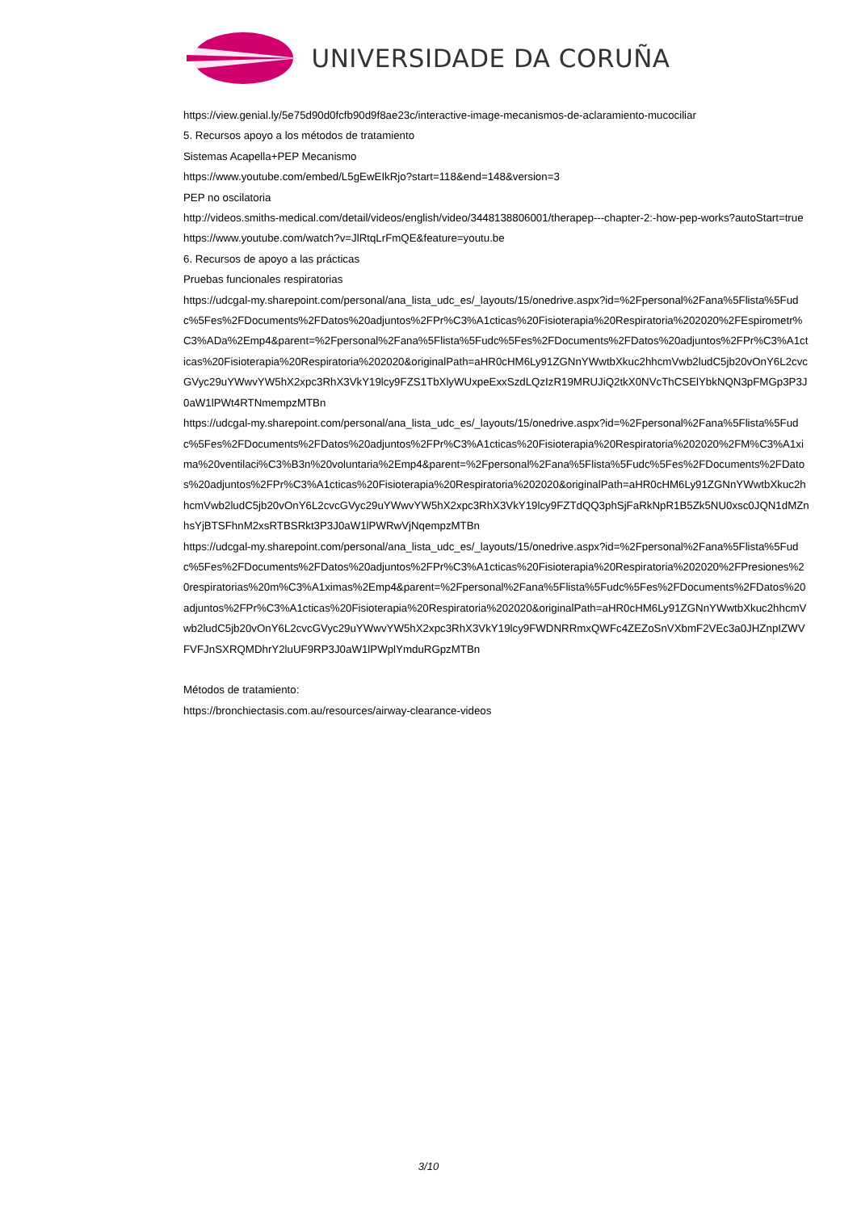UNIVERSIDADE DA CORUÑA
https://view.genial.ly/5e75d90d0fcfb90d9f8ae23c/interactive-image-mecanismos-de-aclaramiento-mucociliar
5. Recursos apoyo a los métodos de tratamiento
Sistemas Acapella+PEP Mecanismo
https://www.youtube.com/embed/L5gEwEIkRjo?start=118&end=148&version=3
PEP no oscilatoria
http://videos.smiths-medical.com/detail/videos/english/video/3448138806001/therapep---chapter-2:-how-pep-works?autoStart=true
https://www.youtube.com/watch?v=JlRtqLrFmQE&feature=youtu.be
6. Recursos de apoyo a las prácticas
Pruebas funcionales respiratorias
https://udcgal-my.sharepoint.com/personal/ana_lista_udc_es/_layouts/15/onedrive.aspx?id=%2Fpersonal%2Fana%5Flista%5Fudc%5Fes%2FDocuments%2FDatos%20adjuntos%2FPr%C3%A1cticas%20Fisioterapia%20Respiratoria%202020%2FEspirometr%C3%ADa%2Emp4&parent=%2Fpersonal%2Fana%5Flista%5Fudc%5Fes%2FDocuments%2FDatos%20adjuntos%2FPr%C3%A1cticas%20Fisioterapia%20Respiratoria%202020&originalPath=aHR0cHM6Ly91ZGNnYWwtbXkuc2hhcmVwb2ludC5jb20vOnY6L2cvcGVyc29uYWwvYW5hX2xpc3RhX3VkY19lcy9FZS1TbXlyWUxpeExxSzdLQzIzR19MRUJiQ2tkX0NVcThCSElYbkNQN3pFMGp3P3J0aW1lPWt4RTNmempzMTBn
https://udcgal-my.sharepoint.com/personal/ana_lista_udc_es/_layouts/15/onedrive.aspx?id=%2Fpersonal%2Fana%5Flista%5Fudc%5Fes%2FDocuments%2FDatos%20adjuntos%2FPr%C3%A1cticas%20Fisioterapia%20Respiratoria%202020%2FM%C3%A1xima%20ventilaci%C3%B3n%20voluntaria%2Emp4&parent=%2Fpersonal%2Fana%5Flista%5Fudc%5Fes%2FDocuments%2FDatos%20adjuntos%2FPr%C3%A1cticas%20Fisioterapia%20Respiratoria%202020&originalPath=aHR0cHM6Ly91ZGNnYWwtbXkuc2hhcmVwb2ludC5jb20vOnY6L2cvcGVyc29uYWwvYW5hX2xpc3RhX3VkY19lcy9FZTdQQ3phSjFaRkNpR1B5Zk5NU0xsc0JQN1dMZnhsYjBTSFhnM2xsRTBSRkt3P3J0aW1lPWRwVjNqempzMTBn
https://udcgal-my.sharepoint.com/personal/ana_lista_udc_es/_layouts/15/onedrive.aspx?id=%2Fpersonal%2Fana%5Flista%5Fudc%5Fes%2FDocuments%2FDatos%20adjuntos%2FPr%C3%A1cticas%20Fisioterapia%20Respiratoria%202020%2FPresiones%20respiratorias%20m%C3%A1ximas%2Emp4&parent=%2Fpersonal%2Fana%5Flista%5Fudc%5Fes%2FDocuments%2FDatos%20adjuntos%2FPr%C3%A1cticas%20Fisioterapia%20Respiratoria%202020&originalPath=aHR0cHM6Ly91ZGNnYWwtbXkuc2hhcmVwb2ludC5jb20vOnY6L2cvcGVyc29uYWwvYW5hX2xpc3RhX3VkY19lcy9FWDNRRmxQWFc4ZEZoSnVXbmF2VEc3a0JHZnpIZWVFVFJnSXRQMDhrY2luUF9RP3J0aW1lPWplYmduRGpzMTBn
Métodos de tratamiento:
https://bronchiectasis.com.au/resources/airway-clearance-videos
3/10